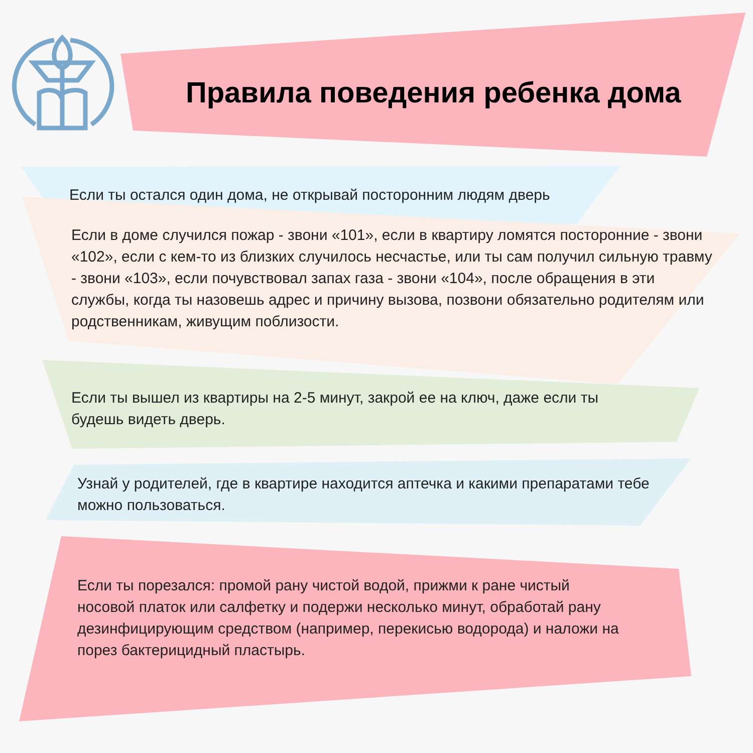Правила поведения ребенка дома
Если ты остался один дома, не открывай посторонним людям дверь
Если в доме случился пожар - звони «101», если в квартиру ломятся посторонние - звони «102», если с кем-то из близких случилось несчастье, или ты сам получил сильную травму - звони «103», если почувствовал запах газа - звони «104», после обращения в эти службы, когда ты назовешь адрес и причину вызова, позвони обязательно родителям или родственникам, живущим поблизости.
Если ты вышел из квартиры на 2-5 минут, закрой ее на ключ, даже если ты будешь видеть дверь.
Узнай у родителей, где в квартире находится аптечка и какими препаратами тебе можно пользоваться.
Если ты порезался: промой рану чистой водой, прижми к ране чистый носовой платок или салфетку и подержи несколько минут, обработай рану дезинфицирующим средством (например, перекисью водорода) и наложи на порез бактерицидный пластырь.